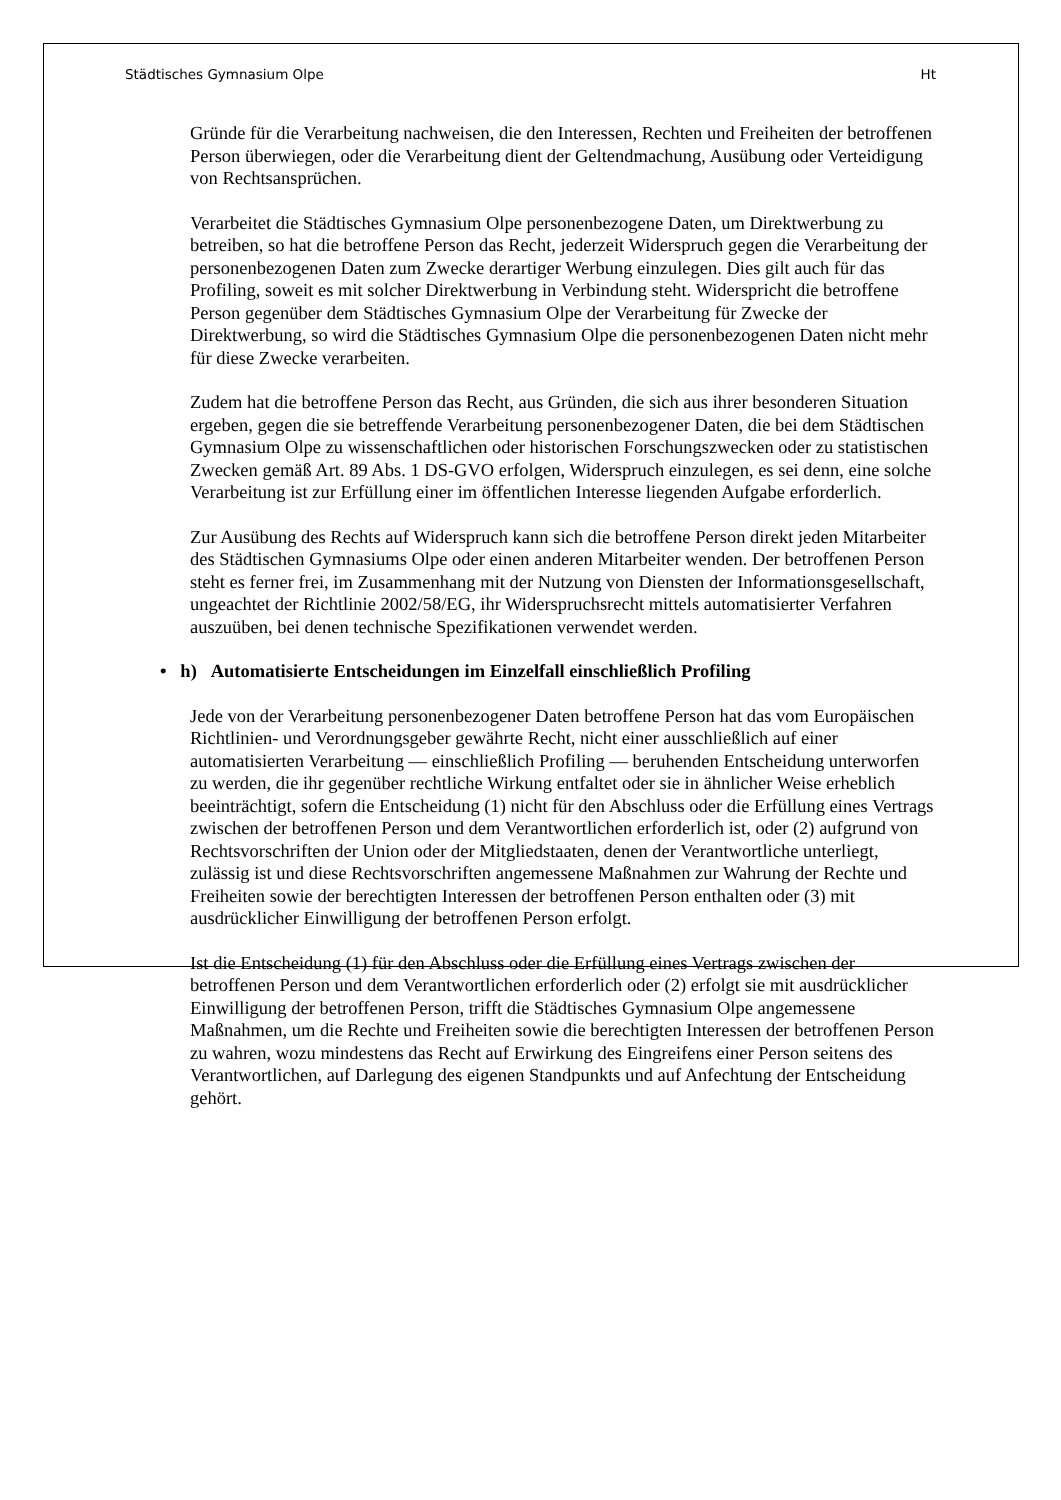Städtisches Gymnasium Olpe Ht
Gründe für die Verarbeitung nachweisen, die den Interessen, Rechten und Freiheiten der betroffenen Person überwiegen, oder die Verarbeitung dient der Geltendmachung, Ausübung oder Verteidigung von Rechtsansprüchen.
Verarbeitet die Städtisches Gymnasium Olpe personenbezogene Daten, um Direktwerbung zu betreiben, so hat die betroffene Person das Recht, jederzeit Widerspruch gegen die Verarbeitung der personenbezogenen Daten zum Zwecke derartiger Werbung einzulegen. Dies gilt auch für das Profiling, soweit es mit solcher Direktwerbung in Verbindung steht. Widerspricht die betroffene Person gegenüber dem Städtisches Gymnasium Olpe der Verarbeitung für Zwecke der Direktwerbung, so wird die Städtisches Gymnasium Olpe die personenbezogenen Daten nicht mehr für diese Zwecke verarbeiten.
Zudem hat die betroffene Person das Recht, aus Gründen, die sich aus ihrer besonderen Situation ergeben, gegen die sie betreffende Verarbeitung personenbezogener Daten, die bei dem Städtischen Gymnasium Olpe zu wissenschaftlichen oder historischen Forschungszwecken oder zu statistischen Zwecken gemäß Art. 89 Abs. 1 DS-GVO erfolgen, Widerspruch einzulegen, es sei denn, eine solche Verarbeitung ist zur Erfüllung einer im öffentlichen Interesse liegenden Aufgabe erforderlich.
Zur Ausübung des Rechts auf Widerspruch kann sich die betroffene Person direkt jeden Mitarbeiter des Städtischen Gymnasiums Olpe oder einen anderen Mitarbeiter wenden. Der betroffenen Person steht es ferner frei, im Zusammenhang mit der Nutzung von Diensten der Informationsgesellschaft, ungeachtet der Richtlinie 2002/58/EG, ihr Widerspruchsrecht mittels automatisierter Verfahren auszuüben, bei denen technische Spezifikationen verwendet werden.
• h) Automatisierte Entscheidungen im Einzelfall einschließlich Profiling
Jede von der Verarbeitung personenbezogener Daten betroffene Person hat das vom Europäischen Richtlinien- und Verordnungsgeber gewährte Recht, nicht einer ausschließlich auf einer automatisierten Verarbeitung — einschließlich Profiling — beruhenden Entscheidung unterworfen zu werden, die ihr gegenüber rechtliche Wirkung entfaltet oder sie in ähnlicher Weise erheblich beeinträchtigt, sofern die Entscheidung (1) nicht für den Abschluss oder die Erfüllung eines Vertrags zwischen der betroffenen Person und dem Verantwortlichen erforderlich ist, oder (2) aufgrund von Rechtsvorschriften der Union oder der Mitgliedstaaten, denen der Verantwortliche unterliegt, zulässig ist und diese Rechtsvorschriften angemessene Maßnahmen zur Wahrung der Rechte und Freiheiten sowie der berechtigten Interessen der betroffenen Person enthalten oder (3) mit ausdrücklicher Einwilligung der betroffenen Person erfolgt.
Ist die Entscheidung (1) für den Abschluss oder die Erfüllung eines Vertrags zwischen der betroffenen Person und dem Verantwortlichen erforderlich oder (2) erfolgt sie mit ausdrücklicher Einwilligung der betroffenen Person, trifft die Städtisches Gymnasium Olpe angemessene Maßnahmen, um die Rechte und Freiheiten sowie die berechtigten Interessen der betroffenen Person zu wahren, wozu mindestens das Recht auf Erwirkung des Eingreifens einer Person seitens des Verantwortlichen, auf Darlegung des eigenen Standpunkts und auf Anfechtung der Entscheidung gehört.